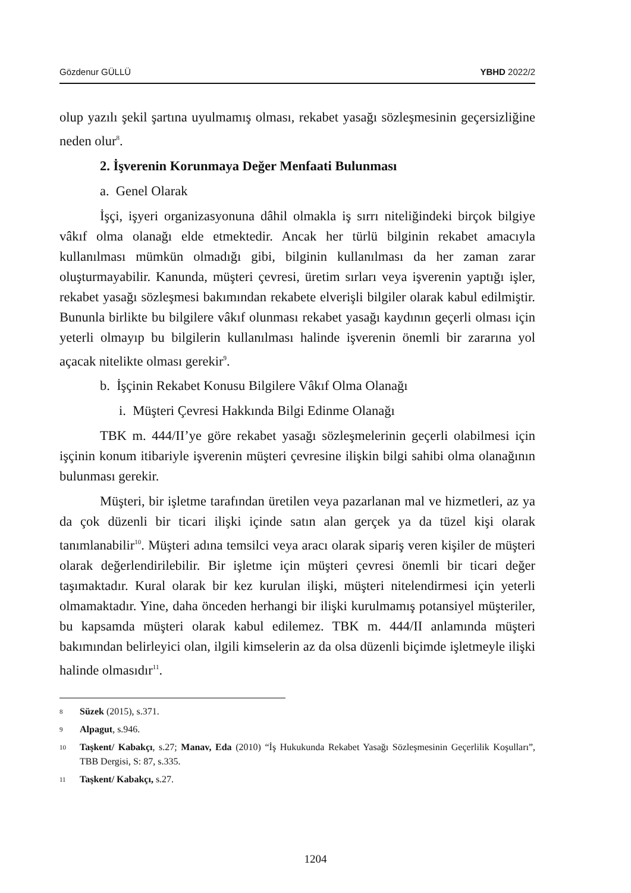Gözdenur GÜLLÜ YBHD 2022/2
olup yazılı şekil şartına uyulmamış olması, rekabet yasağı sözleşmesinin geçersizliğine neden olur<sup>8</sup>.
2. İşverenin Korunmaya Değer Menfaati Bulunması
a. Genel Olarak
İşçi, işyeri organizasyonuna dâhil olmakla iş sırrı niteliğindeki birçok bilgiye vâkıf olma olanağı elde etmektedir. Ancak her türlü bilginin rekabet amacıyla kullanılması mümkün olmadığı gibi, bilginin kullanılması da her zaman zarar oluşturmayabilir. Kanunda, müşteri çevresi, üretim sırları veya işverenin yaptığı işler, rekabet yasağı sözleşmesi bakımından rekabete elverişli bilgiler olarak kabul edilmiştir. Bununla birlikte bu bilgilere vâkıf olunması rekabet yasağı kaydının geçerli olması için yeterli olmayıp bu bilgilerin kullanılması halinde işverenin önemli bir zararına yol açacak nitelikte olması gerekir<sup>9</sup>.
b. İşçinin Rekabet Konusu Bilgilere Vâkıf Olma Olanağı
i. Müşteri Çevresi Hakkında Bilgi Edinme Olanağı
TBK m. 444/II’ye göre rekabet yasağı sözleşmelerinin geçerli olabilmesi için işçinin konum itibariyle işverenin müşteri çevresine ilişkin bilgi sahibi olma olanağının bulunması gerekir.
Müşteri, bir işletme tarafından üretilen veya pazarlanan mal ve hizmetleri, az ya da çok düzenli bir ticari ilişki içinde satın alan gerçek ya da tüzel kişi olarak tanımlanabilir<sup>10</sup>. Müşteri adına temsilci veya aracı olarak sipariş veren kişiler de müşteri olarak değerlendirilebilir. Bir işletme için müşteri çevresi önemli bir ticari değer taşımaktadır. Kural olarak bir kez kurulan ilişki, müşteri nitelendirmesi için yeterli olmamaktadır. Yine, daha önceden herhangi bir ilişki kurulmamış potansiyel müşteriler, bu kapsamda müşteri olarak kabul edilemez. TBK m. 444/II anlamında müşteri bakımından belirleyici olan, ilgili kimselerin az da olsa düzenli biçimde işletmeyle ilişki halinde olmasıdır<sup>11</sup>.
8 Süzek (2015), s.371.
9 Alpagut, s.946.
10 Taşkent/ Kabakçı, s.27; Manav, Eda (2010) “İş Hukukunda Rekabet Yasağı Sözleşmesinin Geçerlilik Koşulları”, TBB Dergisi, S: 87, s.335.
11 Taşkent/ Kabakçı, s.27.
1204